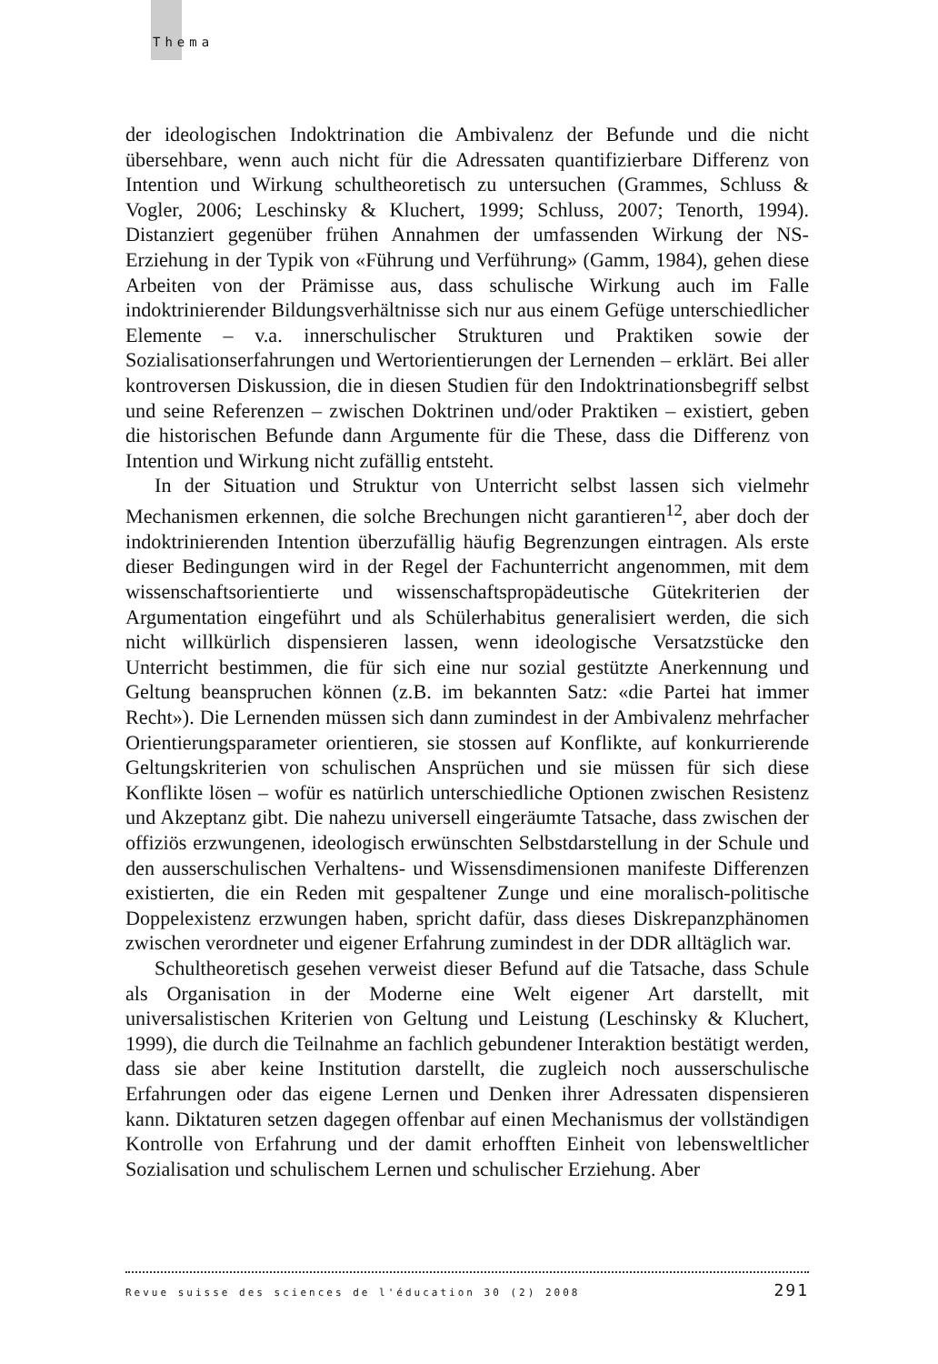Thema
der ideologischen Indoktrination die Ambivalenz der Befunde und die nicht übersehbare, wenn auch nicht für die Adressaten quantifizierbare Differenz von Intention und Wirkung schultheoretisch zu untersuchen (Grammes, Schluss & Vogler, 2006; Leschinsky & Kluchert, 1999; Schluss, 2007; Tenorth, 1994). Distanziert gegenüber frühen Annahmen der umfassenden Wirkung der NS-Erziehung in der Typik von «Führung und Verführung» (Gamm, 1984), gehen diese Arbeiten von der Prämisse aus, dass schulische Wirkung auch im Falle indoktrinierender Bildungsverhältnisse sich nur aus einem Gefüge unterschiedlicher Elemente – v.a. innerschulischer Strukturen und Praktiken sowie der Sozialisationserfahrungen und Wertorientierungen der Lernenden – erklärt. Bei aller kontroversen Diskussion, die in diesen Studien für den Indoktrinationsbegriff selbst und seine Referenzen – zwischen Doktrinen und/oder Praktiken – existiert, geben die historischen Befunde dann Argumente für die These, dass die Differenz von Intention und Wirkung nicht zufällig entsteht.
In der Situation und Struktur von Unterricht selbst lassen sich vielmehr Mechanismen erkennen, die solche Brechungen nicht garantieren<sup>12</sup>, aber doch der indoktrinierenden Intention überzufällig häufig Begrenzungen eintragen. Als erste dieser Bedingungen wird in der Regel der Fachunterricht angenommen, mit dem wissenschaftsorientierte und wissenschaftspropädeutische Gütekriterien der Argumentation eingeführt und als Schülerhabitus generalisiert werden, die sich nicht willkürlich dispensieren lassen, wenn ideologische Versatzstücke den Unterricht bestimmen, die für sich eine nur sozial gestützte Anerkennung und Geltung beanspruchen können (z.B. im bekannten Satz: «die Partei hat immer Recht»). Die Lernenden müssen sich dann zumindest in der Ambivalenz mehrfacher Orientierungsparameter orientieren, sie stossen auf Konflikte, auf konkurrierende Geltungskriterien von schulischen Ansprüchen und sie müssen für sich diese Konflikte lösen – wofür es natürlich unterschiedliche Optionen zwischen Resistenz und Akzeptanz gibt. Die nahezu universell eingeräumte Tatsache, dass zwischen der offiziös erzwungenen, ideologisch erwünschten Selbstdarstellung in der Schule und den ausserschulischen Verhaltens- und Wissensdimensionen manifeste Differenzen existierten, die ein Reden mit gespaltener Zunge und eine moralisch-politische Doppelexistenz erzwungen haben, spricht dafür, dass dieses Diskrepanzphänomen zwischen verordneter und eigener Erfahrung zumindest in der DDR alltäglich war.
Schultheoretisch gesehen verweist dieser Befund auf die Tatsache, dass Schule als Organisation in der Moderne eine Welt eigener Art darstellt, mit universalistischen Kriterien von Geltung und Leistung (Leschinsky & Kluchert, 1999), die durch die Teilnahme an fachlich gebundener Interaktion bestätigt werden, dass sie aber keine Institution darstellt, die zugleich noch ausserschulische Erfahrungen oder das eigene Lernen und Denken ihrer Adressaten dispensieren kann. Diktaturen setzen dagegen offenbar auf einen Mechanismus der vollständigen Kontrolle von Erfahrung und der damit erhofften Einheit von lebensweltlicher Sozialisation und schulischem Lernen und schulischer Erziehung. Aber
Revue suisse des sciences de l'éducation 30 (2) 2008 291